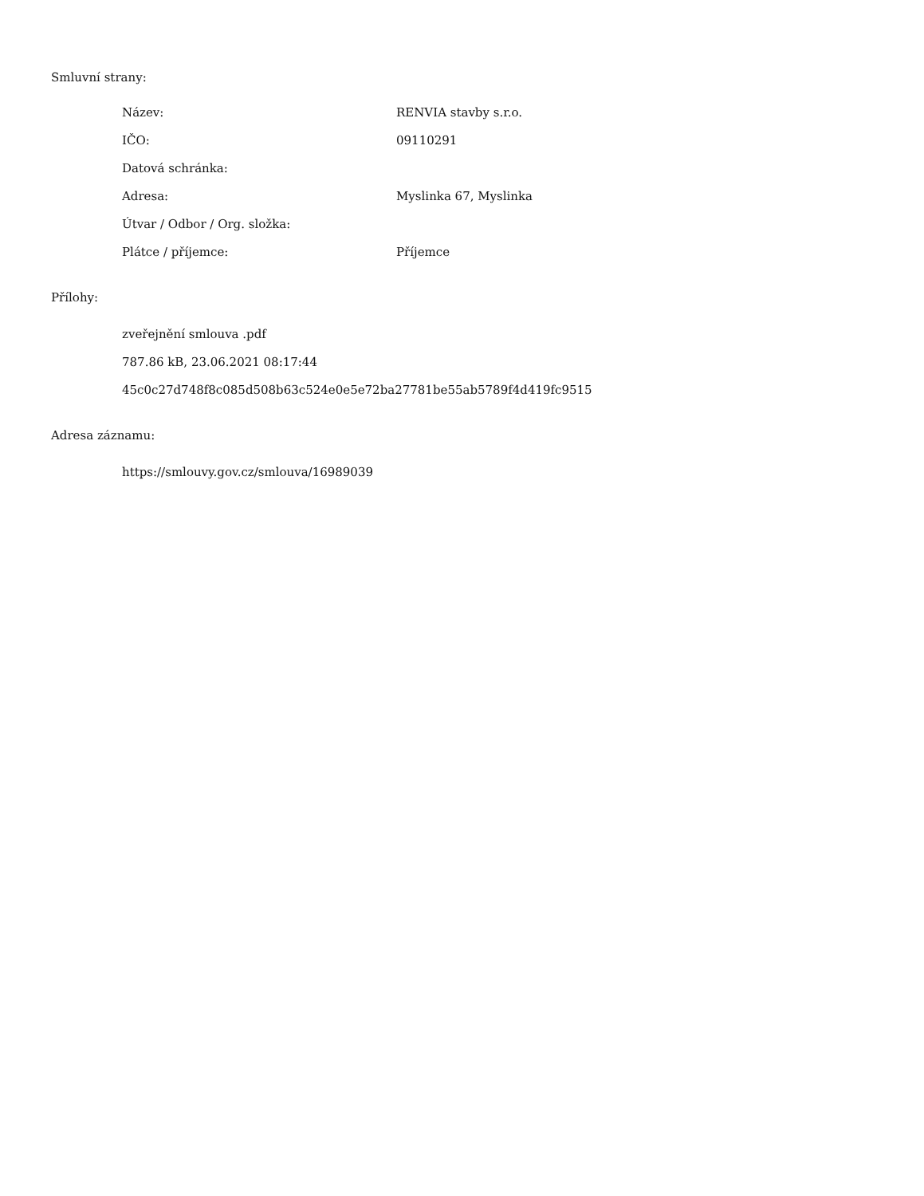Smluvní strany:
| Název: | RENVIA stavby s.r.o. |
| IČO: | 09110291 |
| Datová schránka: | |
| Adresa: | Myslinka 67, Myslinka |
| Útvar / Odbor / Org. složka: | |
| Plátce / příjemce: | Příjemce |
Přílohy:
zveřejnění smlouva .pdf
787.86 kB, 23.06.2021 08:17:44
45c0c27d748f8c085d508b63c524e0e5e72ba27781be55ab5789f4d419fc9515
Adresa záznamu:
https://smlouvy.gov.cz/smlouva/16989039